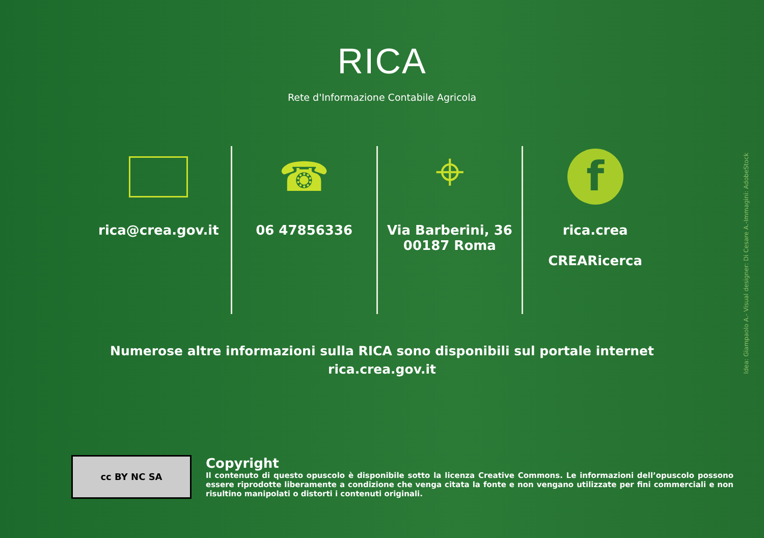RICA
Rete d'Informazione Contabile Agricola
rica@crea.gov.it
☎
06 47856336
⌖
Via Barberini, 36
00187 Roma
f
rica.crea
CREARicerca
Numerose altre informazioni sulla RICA sono disponibili sul portale internet
rica.crea.gov.it
cc BY NC SA
Copyright
Il contenuto di questo opuscolo è disponibile sotto la licenza Creative Commons. Le informazioni dell’opuscolo possono essere riprodotte liberamente a condizione che venga citata la fonte e non vengano utilizzate per fini commerciali e non risultino manipolati o distorti i contenuti originali.
Idea: Giampaolo A.- Visual designer: Di Cesare A.-Immagini: AdobeStock